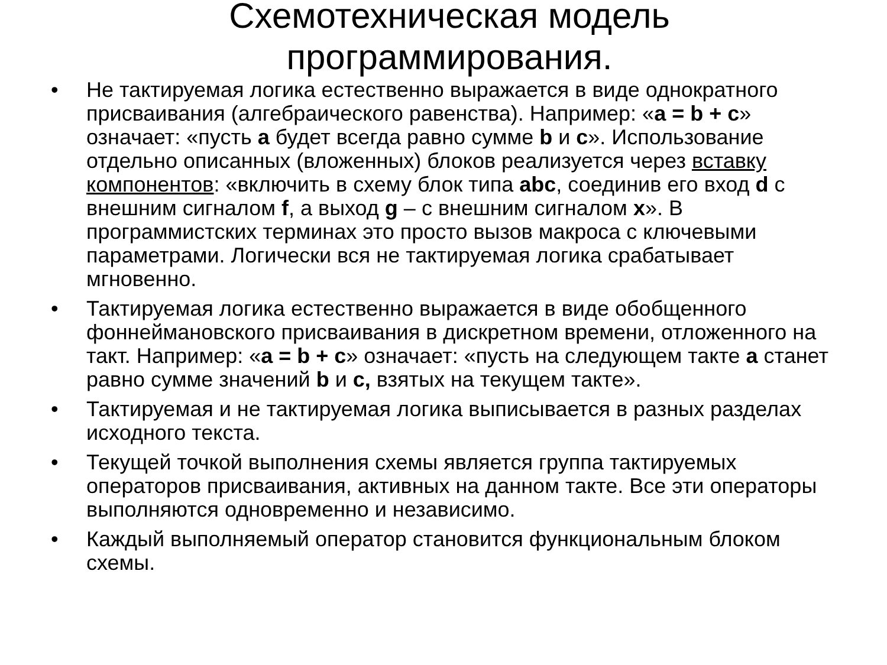Схемотехническая модель
программирования.
• Не тактируемая логика естественно выражается в виде однократного присваивания (алгебраического равенства). Например: «a = b + c» означает: «пусть a будет всегда равно сумме b и c». Использование отдельно описанных (вложенных) блоков реализуется через вставку компонентов: «включить в схему блок типа abc, соединив его вход d с внешним сигналом f, а выход g – с внешним сигналом x». В программистских терминах это просто вызов макроса с ключевыми параметрами. Логически вся не тактируемая логика срабатывает мгновенно.
• Тактируемая логика естественно выражается в виде обобщенного фоннеймановского присваивания в дискретном времени, отложенного на такт. Например: «a = b + c» означает: «пусть на следующем такте a станет равно сумме значений b и c, взятых на текущем такте».
• Тактируемая и не тактируемая логика выписывается в разных разделах исходного текста.
• Текущей точкой выполнения схемы является группа тактируемых операторов присваивания, активных на данном такте. Все эти операторы выполняются одновременно и независимо.
• Каждый выполняемый оператор становится функциональным блоком схемы.